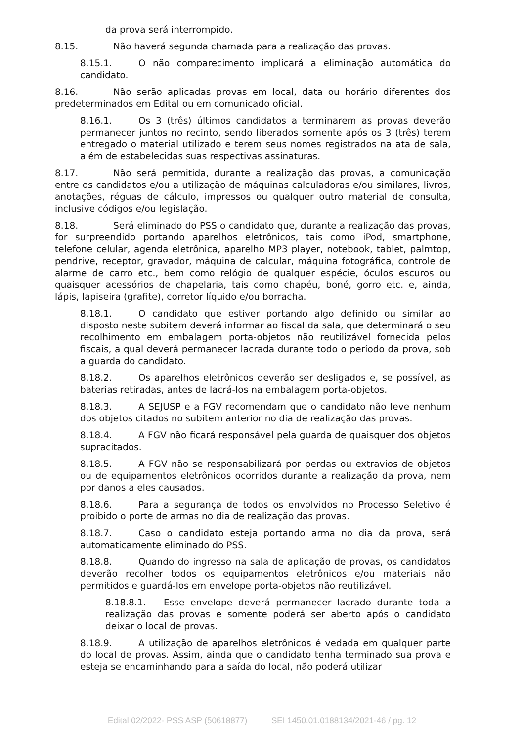da prova será interrompido.
8.15. Não haverá segunda chamada para a realização das provas.
8.15.1. O não comparecimento implicará a eliminação automática do candidato.
8.16. Não serão aplicadas provas em local, data ou horário diferentes dos predeterminados em Edital ou em comunicado oficial.
8.16.1. Os 3 (três) últimos candidatos a terminarem as provas deverão permanecer juntos no recinto, sendo liberados somente após os 3 (três) terem entregado o material utilizado e terem seus nomes registrados na ata de sala, além de estabelecidas suas respectivas assinaturas.
8.17. Não será permitida, durante a realização das provas, a comunicação entre os candidatos e/ou a utilização de máquinas calculadoras e/ou similares, livros, anotações, réguas de cálculo, impressos ou qualquer outro material de consulta, inclusive códigos e/ou legislação.
8.18. Será eliminado do PSS o candidato que, durante a realização das provas, for surpreendido portando aparelhos eletrônicos, tais como iPod, smartphone, telefone celular, agenda eletrônica, aparelho MP3 player, notebook, tablet, palmtop, pendrive, receptor, gravador, máquina de calcular, máquina fotográfica, controle de alarme de carro etc., bem como relógio de qualquer espécie, óculos escuros ou quaisquer acessórios de chapelaria, tais como chapéu, boné, gorro etc. e, ainda, lápis, lapiseira (grafite), corretor líquido e/ou borracha.
8.18.1. O candidato que estiver portando algo definido ou similar ao disposto neste subitem deverá informar ao fiscal da sala, que determinará o seu recolhimento em embalagem porta-objetos não reutilizável fornecida pelos fiscais, a qual deverá permanecer lacrada durante todo o período da prova, sob a guarda do candidato.
8.18.2. Os aparelhos eletrônicos deverão ser desligados e, se possível, as baterias retiradas, antes de lacrá-los na embalagem porta-objetos.
8.18.3. A SEJUSP e a FGV recomendam que o candidato não leve nenhum dos objetos citados no subitem anterior no dia de realização das provas.
8.18.4. A FGV não ficará responsável pela guarda de quaisquer dos objetos supracitados.
8.18.5. A FGV não se responsabilizará por perdas ou extravios de objetos ou de equipamentos eletrônicos ocorridos durante a realização da prova, nem por danos a eles causados.
8.18.6. Para a segurança de todos os envolvidos no Processo Seletivo é proibido o porte de armas no dia de realização das provas.
8.18.7. Caso o candidato esteja portando arma no dia da prova, será automaticamente eliminado do PSS.
8.18.8. Quando do ingresso na sala de aplicação de provas, os candidatos deverão recolher todos os equipamentos eletrônicos e/ou materiais não permitidos e guardá-los em envelope porta-objetos não reutilizável.
8.18.8.1. Esse envelope deverá permanecer lacrado durante toda a realização das provas e somente poderá ser aberto após o candidato deixar o local de provas.
8.18.9. A utilização de aparelhos eletrônicos é vedada em qualquer parte do local de provas. Assim, ainda que o candidato tenha terminado sua prova e esteja se encaminhando para a saída do local, não poderá utilizar
Edital 02/2022- PSS ASP (50618877) SEI 1450.01.0188134/2021-46 / pg. 12